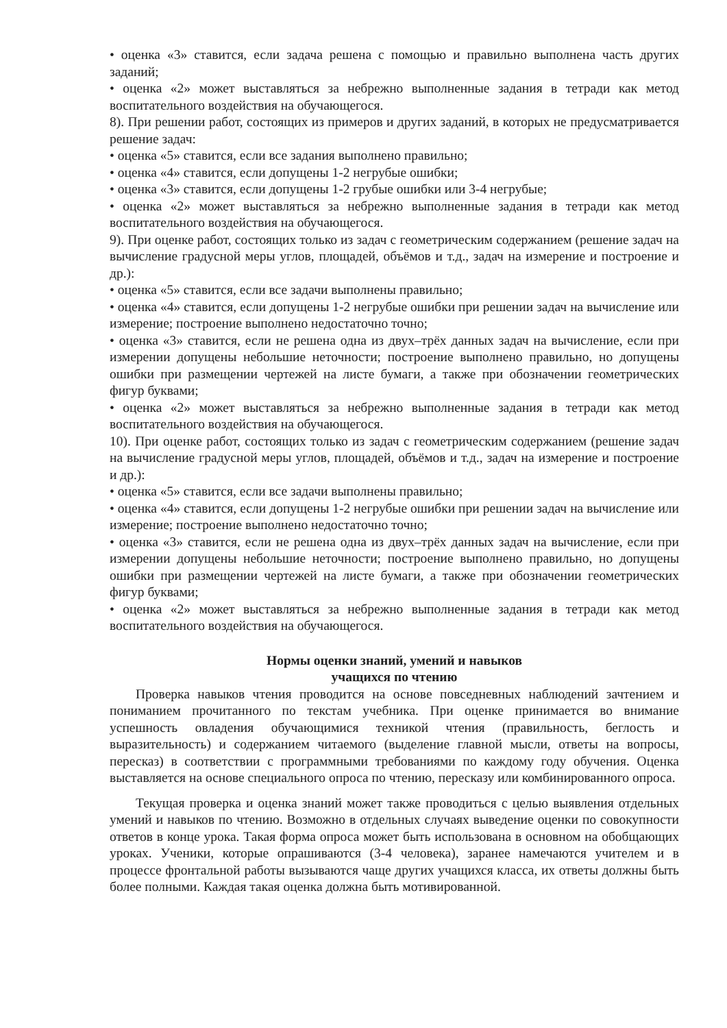• оценка «3» ставится, если задача решена с помощью и правильно выполнена часть других заданий;
• оценка «2» может выставляться за небрежно выполненные задания в тетради как метод воспитательного воздействия на обучающегося.
8). При решении работ, состоящих из примеров и других заданий, в которых не предусматривается решение задач:
• оценка «5» ставится, если все задания выполнено правильно;
• оценка «4» ставится, если допущены 1-2 негрубые ошибки;
• оценка «3» ставится, если допущены 1-2 грубые ошибки или 3-4 негрубые;
• оценка «2» может выставляться за небрежно выполненные задания в тетради как метод воспитательного воздействия на обучающегося.
9). При оценке работ, состоящих только из задач с геометрическим содержанием (решение задач на вычисление градусной меры углов, площадей, объёмов и т.д., задач на измерение и построение и др.):
• оценка «5» ставится, если все задачи выполнены правильно;
• оценка «4» ставится, если допущены 1-2 негрубые ошибки при решении задач на вычисление или измерение; построение выполнено недостаточно точно;
• оценка «3» ставится, если не решена одна из двух–трёх данных задач на вычисление, если при измерении допущены небольшие неточности; построение выполнено правильно, но допущены ошибки при размещении чертежей на листе бумаги, а также при обозначении геометрических фигур буквами;
• оценка «2» может выставляться за небрежно выполненные задания в тетради как метод воспитательного воздействия на обучающегося.
10). При оценке работ, состоящих только из задач с геометрическим содержанием (решение задач на вычисление градусной меры углов, площадей, объёмов и т.д., задач на измерение и построение и др.):
• оценка «5» ставится, если все задачи выполнены правильно;
• оценка «4» ставится, если допущены 1-2 негрубые ошибки при решении задач на вычисление или измерение; построение выполнено недостаточно точно;
• оценка «3» ставится, если не решена одна из двух–трёх данных задач на вычисление, если при измерении допущены небольшие неточности; построение выполнено правильно, но допущены ошибки при размещении чертежей на листе бумаги, а также при обозначении геометрических фигур буквами;
• оценка «2» может выставляться за небрежно выполненные задания в тетради как метод воспитательного воздействия на обучающегося.
Нормы оценки знаний, умений и навыков
учащихся по чтению
Проверка навыков чтения проводится на основе повседневных наблюдений зачтением и пониманием прочитанного по текстам учебника. При оценке принимается во внимание успешность овладения обучающимися техникой чтения (правильность, беглость и выразительность) и содержанием читаемого (выделение главной мысли, ответы на вопросы, пересказ) в соответствии с программными требованиями по каждому году обучения. Оценка выставляется на основе специального опроса по чтению, пересказу или комбинированного опроса.
Текущая проверка и оценка знаний может также проводиться с целью выявления отдельных умений и навыков по чтению. Возможно в отдельных случаях выведение оценки по совокупности ответов в конце урока. Такая форма опроса может быть использована в основном на обобщающих уроках. Ученики, которые опрашиваются (3-4 человека), заранее намечаются учителем и в процессе фронтальной работы вызываются чаще других учащихся класса, их ответы должны быть более полными. Каждая такая оценка должна быть мотивированной.